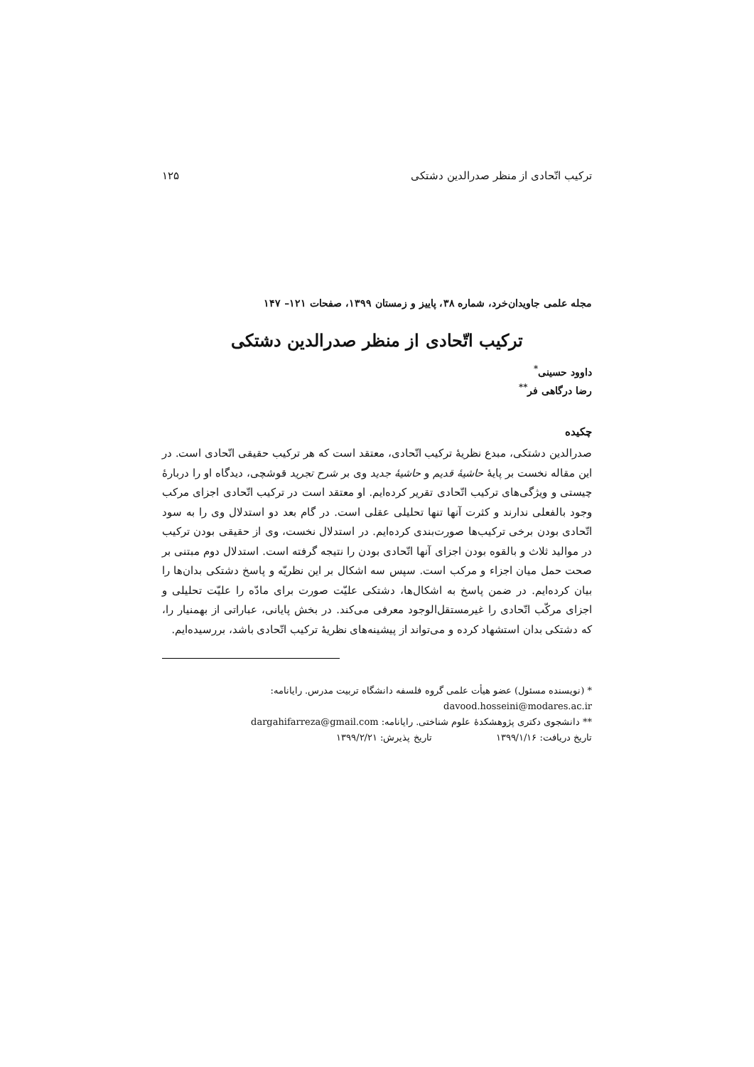ترکیب اتّحادی از منظر صدرالدین دشتکی ۱۲۵
مجله علمی جاویدان‌خرد، شماره ۳۸، پاییز و زمستان ۱۳۹۹، صفحات ۱۲۱– ۱۴۷
ترکیب اتّحادی از منظر صدرالدین دشتکی
داوود حسینی<sup>*</sup>
رضا درگاهی فر<sup>**</sup>
چکیده
صدرالدین دشتکی، مبدع نظریهٔ ترکیب اتّحادی، معتقد است که هر ترکیب حقیقی اتّحادی است. در این مقاله نخست بر پایهٔ حاشیهٔ قدیم و حاشیهٔ جدید وی بر شرح تجرید قوشچی، دیدگاه او را دربارهٔ چیستی و ویژگی‌های ترکیب اتّحادی تقریر کرده‌ایم. او معتقد است در ترکیب اتّحادی اجزای مرکب وجود بالفعلی ندارند و کثرت آنها تنها تحلیلی عقلی است. در گام بعد دو استدلال وی را به سود اتّحادی بودن برخی ترکیب‌ها صورت‌بندی کرده‌ایم. در استدلال نخست، وی از حقیقی بودن ترکیب در موالید ثلاث و بالقوه بودن اجزای آنها اتّحادی بودن را نتیجه گرفته است. استدلال دوم مبتنی بر صحت حمل میان اجزاء و مرکب است. سپس سه اشکال بر این نظریّه و پاسخ دشتکی بدان‌ها را بیان کرده‌ایم. در ضمن پاسخ به اشکال‌ها، دشتکی علیّت صورت برای مادّه را علیّت تحلیلی و اجزای مرکّب اتّحادی را غیرمستقل‌الوجود معرفی می‌کند. در بخش پایانی، عباراتی از بهمنیار را، که دشتکی بدان استشهاد کرده و می‌تواند از پیشینه‌های نظریهٔ ترکیب اتّحادی باشد، بررسیده‌ایم.
* (نویسنده مسئول) عضو هیأت علمی گروه فلسفه دانشگاه تربیت مدرس. رایانامه:
davood.hosseini@modares.ac.ir
** دانشجوی دکتری پژوهشکدهٔ علوم شناختی. رایانامه: dargahifarreza@gmail.com
تاریخ دریافت: ۱۳۹۹/۱/۱۶ تاریخ پذیرش: ۱۳۹۹/۲/۲۱